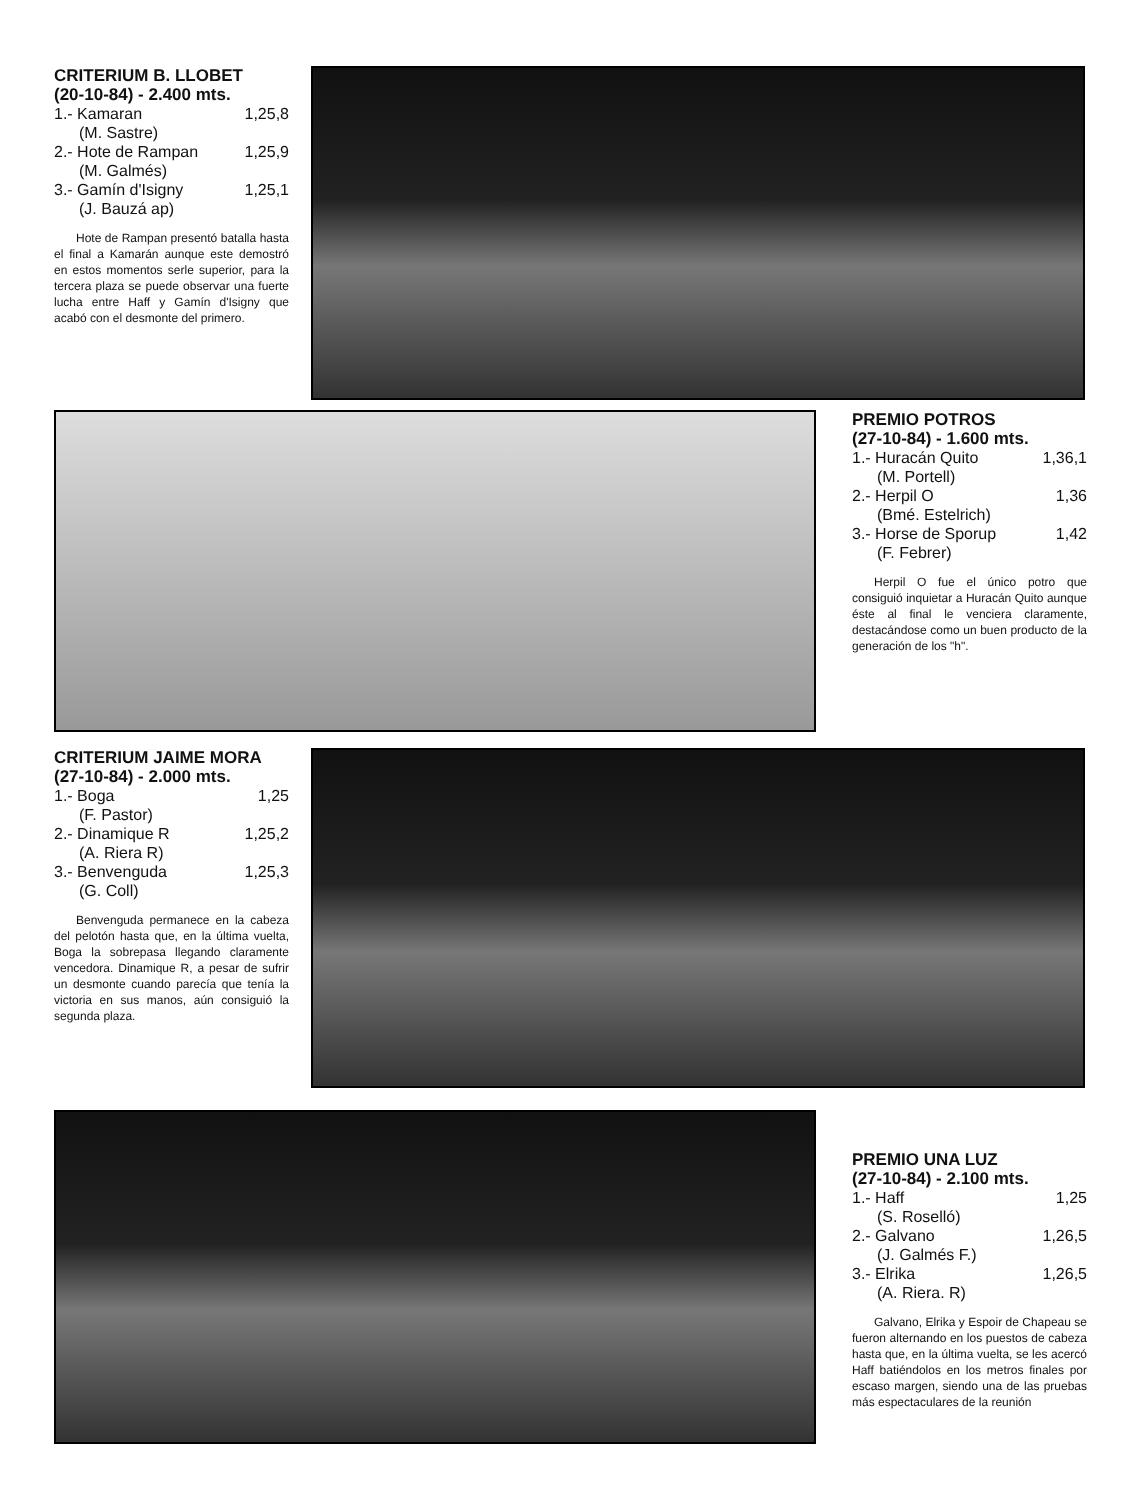CRITERIUM B. LLOBET
(20-10-84) - 2.400 mts.
1.- Kamaran 1,25,8
(M. Sastre)
2.- Hote de Rampan 1,25,9
(M. Galmés)
3.- Gamín d'Isigny 1,25,1
(J. Bauzá ap)
Hote de Rampan presentó batalla hasta el final a Kamarán aunque este demostró en estos momentos serle superior, para la tercera plaza se puede observar una fuerte lucha entre Haff y Gamín d'Isigny que acabó con el desmonte del primero.
PREMIO POTROS
(27-10-84) - 1.600 mts.
1.- Huracán Quito 1,36,1
(M. Portell)
2.- Herpil O 1,36
(Bmé. Estelrich)
3.- Horse de Sporup 1,42
(F. Febrer)
Herpil O fue el único potro que consiguió inquietar a Huracán Quito aunque éste al final le venciera claramente, destacándose como un buen producto de la generación de los "h".
CRITERIUM JAIME MORA
(27-10-84) - 2.000 mts.
1.- Boga 1,25
(F. Pastor)
2.- Dinamique R 1,25,2
(A. Riera R)
3.- Benvenguda 1,25,3
(G. Coll)
Benvenguda permanece en la cabeza del pelotón hasta que, en la última vuelta, Boga la sobrepasa llegando claramente vencedora. Dinamique R, a pesar de sufrir un desmonte cuando parecía que tenía la victoria en sus manos, aún consiguió la segunda plaza.
PREMIO UNA LUZ
(27-10-84) - 2.100 mts.
1.- Haff 1,25
(S. Roselló)
2.- Galvano 1,26,5
(J. Galmés F.)
3.- Elrika 1,26,5
(A. Riera. R)
Galvano, Elrika y Espoir de Chapeau se fueron alternando en los puestos de cabeza hasta que, en la última vuelta, se les acercó Haff batiéndolos en los metros finales por escaso margen, siendo una de las pruebas más espectaculares de la reunión